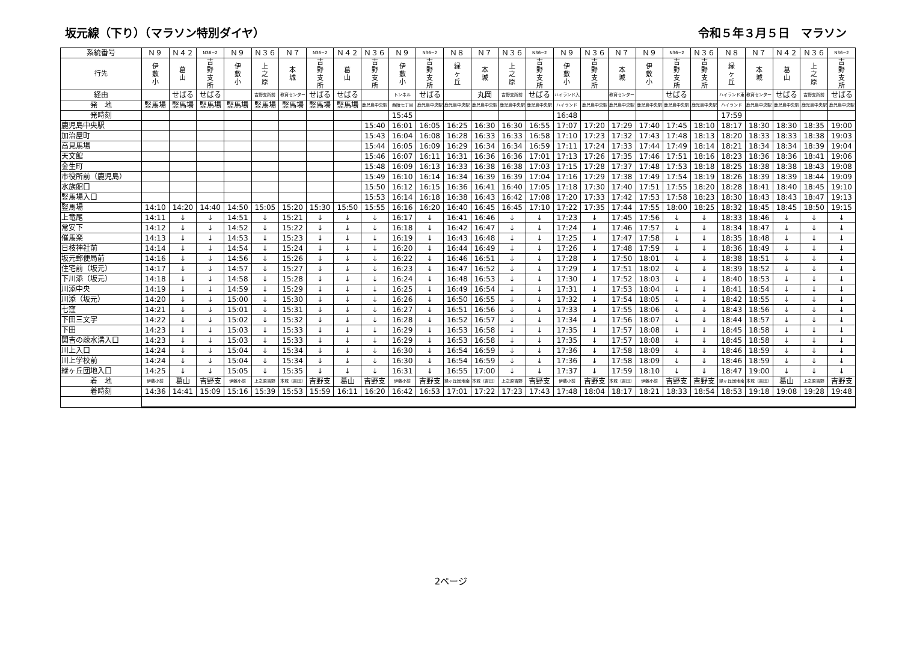坂元線（下り）（マラソン特別ダイヤ） 令和５年３月５日　マラソン
| 系統番号 | Ｎ９ | Ｎ４２ | N36−2 | Ｎ９ | Ｎ３６ | Ｎ７ | N36−2 | Ｎ４２ | Ｎ３６ | Ｎ９ | N36−2 | Ｎ８ | Ｎ７ | Ｎ３６ | N36−2 | Ｎ９ | Ｎ３６ | Ｎ７ | Ｎ９ | N36−2 | Ｎ３６ | Ｎ８ | Ｎ７ | Ｎ４２ | Ｎ３６ | N36−2 |
| --- | --- | --- | --- | --- | --- | --- | --- | --- | --- | --- | --- | --- | --- | --- | --- | --- | --- | --- | --- | --- | --- | --- | --- | --- | --- | --- |
| 行先 | 伊 敷 小 | 葛 山 | 吉 野 支 所 | 伊 敷 小 | 上 之 原 | 本 城 | 吉 野 支 所 | 葛 山 | 吉 野 支 所 | 伊 敷 小 | 吉 野 支 所 | 緑 ヶ 丘 | 本 城 | 上 之 原 | 吉 野 支 所 | 伊 敷 小 | 吉 野 支 所 | 本 城 | 伊 敷 小 | 吉 野 支 所 | 吉 野 支 所 | 緑 ヶ 丘 | 本 城 | 葛 山 | 上 之 原 | 吉 野 支 所 |
| 経由 | | せばる | せばる | | 吉野支所前 | 教育センター | せばる | せばる | | トンネル | せばる | | 丸岡 | 吉野支所前 | せばる | ハイランド入 | | 教育センター | | せばる | | ハイランド東 | 教育センター | せばる | 吉野支所前 | せばる |
| 発 地 | 竪馬場 | 竪馬場 | 竪馬場 | 竪馬場 | 竪馬場 | 竪馬場 | 竪馬場 | 竪馬場 | 鹿児島中央駅 | 西陵七丁目 | 鹿児島中央駅 | 鹿児島中央駅 | 鹿児島中央駅 | 鹿児島中央駅 | 鹿児島中央駅 | ハイランド | 鹿児島中央駅 | 鹿児島中央駅 | 鹿児島中央駅 | 鹿児島中央駅 | 鹿児島中央駅 | ハイランド | 鹿児島中央駅 | 鹿児島中央駅 | 鹿児島中央駅 | 鹿児島中央駅 |
| 発時刻 | | | | | | | | | | 15:45 | | | | | | 16:48 | | | | | | 17:59 | | | | |
| 鹿児島中央駅 | | | | | | | | | 15:40 | 16:01 | 16:05 | 16:25 | 16:30 | 16:30 | 16:55 | 17:07 | 17:20 | 17:29 | 17:40 | 17:45 | 18:10 | 18:17 | 18:30 | 18:30 | 18:35 | 19:00 |
| 加治屋町 | | | | | | | | | 15:43 | 16:04 | 16:08 | 16:28 | 16:33 | 16:33 | 16:58 | 17:10 | 17:23 | 17:32 | 17:43 | 17:48 | 18:13 | 18:20 | 18:33 | 18:33 | 18:38 | 19:03 |
| 高見馬場 | | | | | | | | | 15:44 | 16:05 | 16:09 | 16:29 | 16:34 | 16:34 | 16:59 | 17:11 | 17:24 | 17:33 | 17:44 | 17:49 | 18:14 | 18:21 | 18:34 | 18:34 | 18:39 | 19:04 |
| 天文館 | | | | | | | | | 15:46 | 16:07 | 16:11 | 16:31 | 16:36 | 16:36 | 17:01 | 17:13 | 17:26 | 17:35 | 17:46 | 17:51 | 18:16 | 18:23 | 18:36 | 18:36 | 18:41 | 19:06 |
| 金生町 | | | | | | | | | 15:48 | 16:09 | 16:13 | 16:33 | 16:38 | 16:38 | 17:03 | 17:15 | 17:28 | 17:37 | 17:48 | 17:53 | 18:18 | 18:25 | 18:38 | 18:38 | 18:43 | 19:08 |
| 市役所前（鹿児島） | | | | | | | | | 15:49 | 16:10 | 16:14 | 16:34 | 16:39 | 16:39 | 17:04 | 17:16 | 17:29 | 17:38 | 17:49 | 17:54 | 18:19 | 18:26 | 18:39 | 18:39 | 18:44 | 19:09 |
| 水族館口 | | | | | | | | | 15:50 | 16:12 | 16:15 | 16:36 | 16:41 | 16:40 | 17:05 | 17:18 | 17:30 | 17:40 | 17:51 | 17:55 | 18:20 | 18:28 | 18:41 | 18:40 | 18:45 | 19:10 |
| 竪馬場入口 | | | | | | | | | 15:53 | 16:14 | 16:18 | 16:38 | 16:43 | 16:42 | 17:08 | 17:20 | 17:33 | 17:42 | 17:53 | 17:58 | 18:23 | 18:30 | 18:43 | 18:43 | 18:47 | 19:13 |
| 竪馬場 | 14:10 | 14:20 | 14:40 | 14:50 | 15:05 | 15:20 | 15:30 | 15:50 | 15:55 | 16:16 | 16:20 | 16:40 | 16:45 | 16:45 | 17:10 | 17:22 | 17:35 | 17:44 | 17:55 | 18:00 | 18:25 | 18:32 | 18:45 | 18:45 | 18:50 | 19:15 |
| 上竜尾 | 14:11 | ↓ | ↓ | 14:51 | ↓ | 15:21 | ↓ | ↓ | ↓ | 16:17 | ↓ | 16:41 | 16:46 | ↓ | ↓ | 17:23 | ↓ | 17:45 | 17:56 | ↓ | ↓ | 18:33 | 18:46 | ↓ | ↓ | ↓ |
| 常安下 | 14:12 | ↓ | ↓ | 14:52 | ↓ | 15:22 | ↓ | ↓ | ↓ | 16:18 | ↓ | 16:42 | 16:47 | ↓ | ↓ | 17:24 | ↓ | 17:46 | 17:57 | ↓ | ↓ | 18:34 | 18:47 | ↓ | ↓ | ↓ |
| 催馬楽 | 14:13 | ↓ | ↓ | 14:53 | ↓ | 15:23 | ↓ | ↓ | ↓ | 16:19 | ↓ | 16:43 | 16:48 | ↓ | ↓ | 17:25 | ↓ | 17:47 | 17:58 | ↓ | ↓ | 18:35 | 18:48 | ↓ | ↓ | ↓ |
| 日枝神社前 | 14:14 | ↓ | ↓ | 14:54 | ↓ | 15:24 | ↓ | ↓ | ↓ | 16:20 | ↓ | 16:44 | 16:49 | ↓ | ↓ | 17:26 | ↓ | 17:48 | 17:59 | ↓ | ↓ | 18:36 | 18:49 | ↓ | ↓ | ↓ |
| 坂元郵便局前 | 14:16 | ↓ | ↓ | 14:56 | ↓ | 15:26 | ↓ | ↓ | ↓ | 16:22 | ↓ | 16:46 | 16:51 | ↓ | ↓ | 17:28 | ↓ | 17:50 | 18:01 | ↓ | ↓ | 18:38 | 18:51 | ↓ | ↓ | ↓ |
| 住宅前（坂元） | 14:17 | ↓ | ↓ | 14:57 | ↓ | 15:27 | ↓ | ↓ | ↓ | 16:23 | ↓ | 16:47 | 16:52 | ↓ | ↓ | 17:29 | ↓ | 17:51 | 18:02 | ↓ | ↓ | 18:39 | 18:52 | ↓ | ↓ | ↓ |
| 下川添（坂元） | 14:18 | ↓ | ↓ | 14:58 | ↓ | 15:28 | ↓ | ↓ | ↓ | 16:24 | ↓ | 16:48 | 16:53 | ↓ | ↓ | 17:30 | ↓ | 17:52 | 18:03 | ↓ | ↓ | 18:40 | 18:53 | ↓ | ↓ | ↓ |
| 川添中央 | 14:19 | ↓ | ↓ | 14:59 | ↓ | 15:29 | ↓ | ↓ | ↓ | 16:25 | ↓ | 16:49 | 16:54 | ↓ | ↓ | 17:31 | ↓ | 17:53 | 18:04 | ↓ | ↓ | 18:41 | 18:54 | ↓ | ↓ | ↓ |
| 川添（坂元） | 14:20 | ↓ | ↓ | 15:00 | ↓ | 15:30 | ↓ | ↓ | ↓ | 16:26 | ↓ | 16:50 | 16:55 | ↓ | ↓ | 17:32 | ↓ | 17:54 | 18:05 | ↓ | ↓ | 18:42 | 18:55 | ↓ | ↓ | ↓ |
| 七窪 | 14:21 | ↓ | ↓ | 15:01 | ↓ | 15:31 | ↓ | ↓ | ↓ | 16:27 | ↓ | 16:51 | 16:56 | ↓ | ↓ | 17:33 | ↓ | 17:55 | 18:06 | ↓ | ↓ | 18:43 | 18:56 | ↓ | ↓ | ↓ |
| 下田三文字 | 14:22 | ↓ | ↓ | 15:02 | ↓ | 15:32 | ↓ | ↓ | ↓ | 16:28 | ↓ | 16:52 | 16:57 | ↓ | ↓ | 17:34 | ↓ | 17:56 | 18:07 | ↓ | ↓ | 18:44 | 18:57 | ↓ | ↓ | ↓ |
| 下田 | 14:23 | ↓ | ↓ | 15:03 | ↓ | 15:33 | ↓ | ↓ | ↓ | 16:29 | ↓ | 16:53 | 16:58 | ↓ | ↓ | 17:35 | ↓ | 17:57 | 18:08 | ↓ | ↓ | 18:45 | 18:58 | ↓ | ↓ | ↓ |
| 関吉の疎水溝入口 | 14:23 | ↓ | ↓ | 15:03 | ↓ | 15:33 | ↓ | ↓ | ↓ | 16:29 | ↓ | 16:53 | 16:58 | ↓ | ↓ | 17:35 | ↓ | 17:57 | 18:08 | ↓ | ↓ | 18:45 | 18:58 | ↓ | ↓ | ↓ |
| 川上入口 | 14:24 | ↓ | ↓ | 15:04 | ↓ | 15:34 | ↓ | ↓ | ↓ | 16:30 | ↓ | 16:54 | 16:59 | ↓ | ↓ | 17:36 | ↓ | 17:58 | 18:09 | ↓ | ↓ | 18:46 | 18:59 | ↓ | ↓ | ↓ |
| 川上学校前 | 14:24 | ↓ | ↓ | 15:04 | ↓ | 15:34 | ↓ | ↓ | ↓ | 16:30 | ↓ | 16:54 | 16:59 | ↓ | ↓ | 17:36 | ↓ | 17:58 | 18:09 | ↓ | ↓ | 18:46 | 18:59 | ↓ | ↓ | ↓ |
| 緑ヶ丘団地入口 | 14:25 | ↓ | ↓ | 15:05 | ↓ | 15:35 | ↓ | ↓ | ↓ | 16:31 | ↓ | 16:55 | 17:00 | ↓ | ↓ | 17:37 | ↓ | 17:59 | 18:10 | ↓ | ↓ | 18:47 | 19:00 | ↓ | ↓ | ↓ |
| 着 地 | 伊敷小前 | 葛山 | 吉野支 | 伊敷小前 | 上之原吉野 | 本城（吉田） | 吉野支 | 葛山 | 吉野支 | 伊敷小前 | 吉野支 | 緑ヶ丘団地南 | 本城（吉田） | 上之原吉野 | 吉野支 | 伊敷小前 | 吉野支 | 本城（吉田） | 伊敷小前 | 吉野支 | 吉野支 | 緑ヶ丘団地南 | 本城（吉田） | 葛山 | 上之原吉野 | 吉野支 |
| 着時刻 | 14:36 | 14:41 | 15:09 | 15:16 | 15:39 | 15:53 | 15:59 | 16:11 | 16:20 | 16:42 | 16:53 | 17:01 | 17:22 | 17:23 | 17:43 | 17:48 | 18:04 | 18:17 | 18:21 | 18:33 | 18:54 | 18:53 | 19:18 | 19:08 | 19:28 | 19:48 |
2ページ